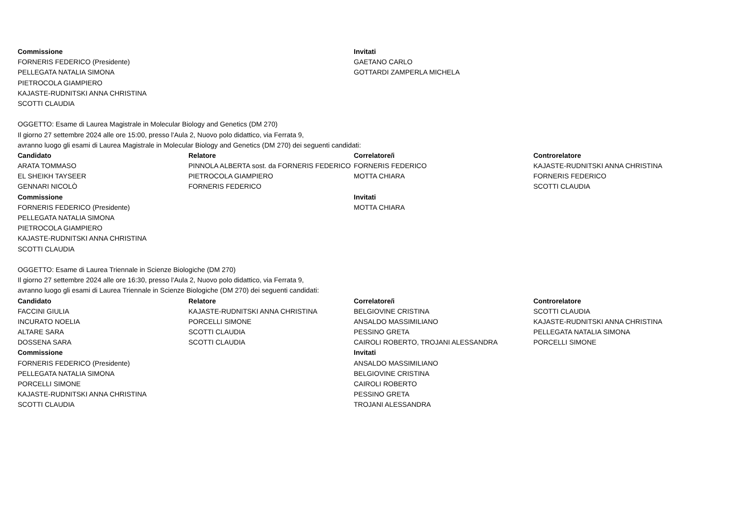| Commissione | | Invitati | |
| FORNERIS FEDERICO (Presidente) | | GAETANO CARLO | |
| PELLEGATA NATALIA SIMONA | | GOTTARDI ZAMPERLA MICHELA | |
| PIETROCOLA GIAMPIERO | | | |
| KAJASTE-RUDNITSKI ANNA CHRISTINA | | | |
| SCOTTI CLAUDIA | | | |
| OGGETTO: Esame di Laurea Magistrale in Molecular Biology and Genetics (DM 270) | | | |
| Il giorno 27 settembre 2024 alle ore 15:00, presso l'Aula 2, Nuovo polo didattico, via Ferrata 9, | | | |
| avranno luogo gli esami di Laurea Magistrale in Molecular Biology and Genetics (DM 270) dei seguenti candidati: | | | |
| Candidato | Relatore | Correlatore/i | Controrelatore |
| ARATA TOMMASO | PINNOLA ALBERTA sost. da FORNERIS FEDERICO | FORNERIS FEDERICO | KAJASTE-RUDNITSKI ANNA CHRISTINA |
| EL SHEIKH TAYSEER | PIETROCOLA GIAMPIERO | MOTTA CHIARA | FORNERIS FEDERICO |
| GENNARI NICOLÒ | FORNERIS FEDERICO | | SCOTTI CLAUDIA |
| Commissione | | Invitati | |
| FORNERIS FEDERICO (Presidente) | | MOTTA CHIARA | |
| PELLEGATA NATALIA SIMONA | | | |
| PIETROCOLA GIAMPIERO | | | |
| KAJASTE-RUDNITSKI ANNA CHRISTINA | | | |
| SCOTTI CLAUDIA | | | |
| OGGETTO: Esame di Laurea Triennale in Scienze Biologiche (DM 270) | | | |
| Il giorno 27 settembre 2024 alle ore 16:30, presso l'Aula 2, Nuovo polo didattico, via Ferrata 9, | | | |
| avranno luogo gli esami di Laurea Triennale in Scienze Biologiche (DM 270) dei seguenti candidati: | | | |
| Candidato | Relatore | Correlatore/i | Controrelatore |
| FACCINI GIULIA | KAJASTE-RUDNITSKI ANNA CHRISTINA | BELGIOVINE CRISTINA | SCOTTI CLAUDIA |
| INCURATO NOELIA | PORCELLI SIMONE | ANSALDO MASSIMILIANO | KAJASTE-RUDNITSKI ANNA CHRISTINA |
| ALTARE SARA | SCOTTI CLAUDIA | PESSINO GRETA | PELLEGATA NATALIA SIMONA |
| DOSSENA SARA | SCOTTI CLAUDIA | CAIROLI ROBERTO, TROJANI ALESSANDRA | PORCELLI SIMONE |
| Commissione | | Invitati | |
| FORNERIS FEDERICO (Presidente) | | ANSALDO MASSIMILIANO | |
| PELLEGATA NATALIA SIMONA | | BELGIOVINE CRISTINA | |
| PORCELLI SIMONE | | CAIROLI ROBERTO | |
| KAJASTE-RUDNITSKI ANNA CHRISTINA | | PESSINO GRETA | |
| SCOTTI CLAUDIA | | TROJANI ALESSANDRA | |